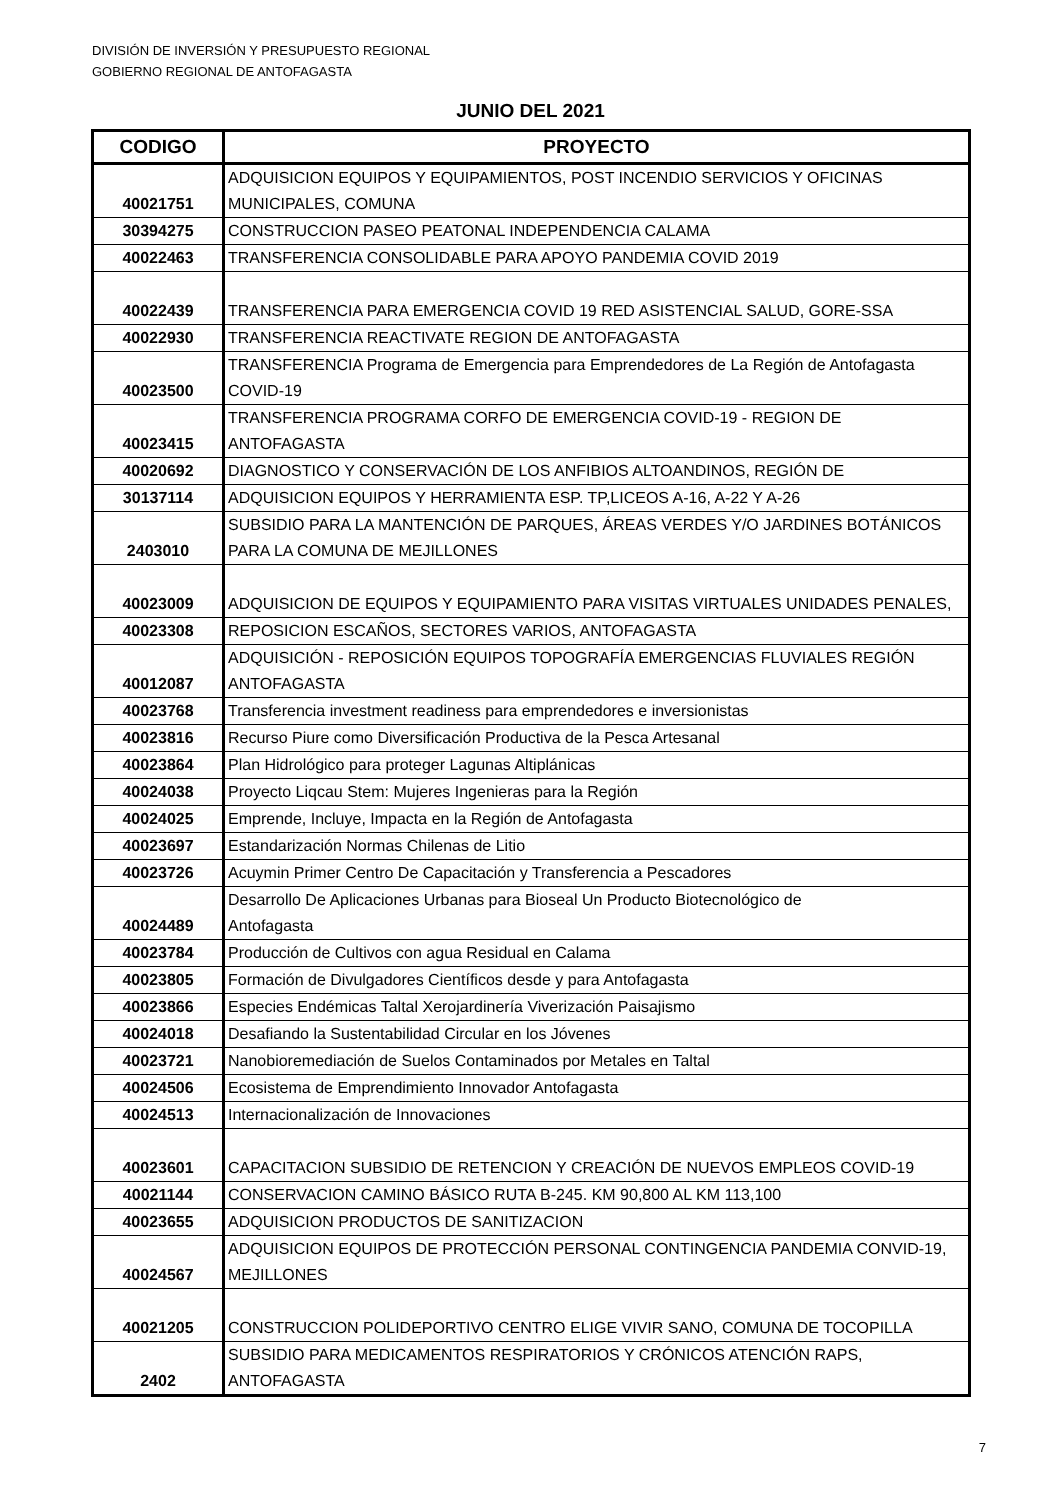DIVISIÓN DE INVERSIÓN Y PRESUPUESTO REGIONAL
GOBIERNO REGIONAL DE ANTOFAGASTA
JUNIO DEL 2021
| CODIGO | PROYECTO |
| --- | --- |
| 40021751 | ADQUISICION EQUIPOS Y EQUIPAMIENTOS, POST INCENDIO SERVICIOS Y OFICINAS MUNICIPALES, COMUNA |
| 30394275 | CONSTRUCCION PASEO PEATONAL INDEPENDENCIA CALAMA |
| 40022463 | TRANSFERENCIA CONSOLIDABLE PARA APOYO PANDEMIA COVID 2019 |
| 40022439 | TRANSFERENCIA PARA EMERGENCIA COVID 19 RED ASISTENCIAL SALUD, GORE-SSA |
| 40022930 | TRANSFERENCIA REACTIVATE REGION DE ANTOFAGASTA |
| 40023500 | TRANSFERENCIA Programa de Emergencia para Emprendedores de La Región de Antofagasta COVID-19 |
| 40023415 | TRANSFERENCIA PROGRAMA CORFO DE EMERGENCIA COVID-19 - REGION DE ANTOFAGASTA |
| 40020692 | DIAGNOSTICO Y CONSERVACIÓN DE LOS ANFIBIOS ALTOANDINOS, REGIÓN DE |
| 30137114 | ADQUISICION EQUIPOS Y HERRAMIENTA ESP. TP,LICEOS A-16, A-22 Y A-26 |
| 2403010 | SUBSIDIO PARA LA MANTENCIÓN DE PARQUES, ÁREAS VERDES Y/O JARDINES BOTÁNICOS PARA LA COMUNA DE MEJILLONES |
| 40023009 | ADQUISICION DE EQUIPOS Y EQUIPAMIENTO PARA VISITAS VIRTUALES UNIDADES PENALES, |
| 40023308 | REPOSICION ESCAÑOS, SECTORES VARIOS, ANTOFAGASTA |
| 40012087 | ADQUISICIÓN - REPOSICIÓN EQUIPOS TOPOGRAFÍA EMERGENCIAS FLUVIALES REGIÓN ANTOFAGASTA |
| 40023768 | Transferencia investment readiness para emprendedores e inversionistas |
| 40023816 | Recurso Piure como Diversificación Productiva de la Pesca Artesanal |
| 40023864 | Plan Hidrológico para proteger Lagunas Altiplánicas |
| 40024038 | Proyecto Liqcau Stem: Mujeres Ingenieras para la Región |
| 40024025 | Emprende, Incluye, Impacta en la Región de Antofagasta |
| 40023697 | Estandarización Normas Chilenas de Litio |
| 40023726 | Acuymin Primer Centro De Capacitación y Transferencia a Pescadores |
| 40024489 | Desarrollo De Aplicaciones Urbanas para Bioseal Un Producto Biotecnológico de Antofagasta |
| 40023784 | Producción de Cultivos con agua Residual en Calama |
| 40023805 | Formación de Divulgadores Científicos desde y para Antofagasta |
| 40023866 | Especies Endémicas Taltal Xerojardinería Viverización Paisajismo |
| 40024018 | Desafiando la Sustentabilidad Circular en los Jóvenes |
| 40023721 | Nanobioremediación de Suelos Contaminados por Metales en Taltal |
| 40024506 | Ecosistema de Emprendimiento Innovador Antofagasta |
| 40024513 | Internacionalización de Innovaciones |
| 40023601 | CAPACITACION SUBSIDIO DE RETENCION Y CREACIÓN DE NUEVOS EMPLEOS COVID-19 |
| 40021144 | CONSERVACION CAMINO BÁSICO RUTA B-245. KM 90,800 AL KM 113,100 |
| 40023655 | ADQUISICION PRODUCTOS DE SANITIZACION |
| 40024567 | ADQUISICION EQUIPOS DE PROTECCIÓN PERSONAL CONTINGENCIA PANDEMIA CONVID-19, MEJILLONES |
| 40021205 | CONSTRUCCION POLIDEPORTIVO CENTRO ELIGE VIVIR SANO, COMUNA DE TOCOPILLA |
| 2402 | SUBSIDIO PARA MEDICAMENTOS RESPIRATORIOS Y CRÓNICOS ATENCIÓN RAPS, ANTOFAGASTA |
7